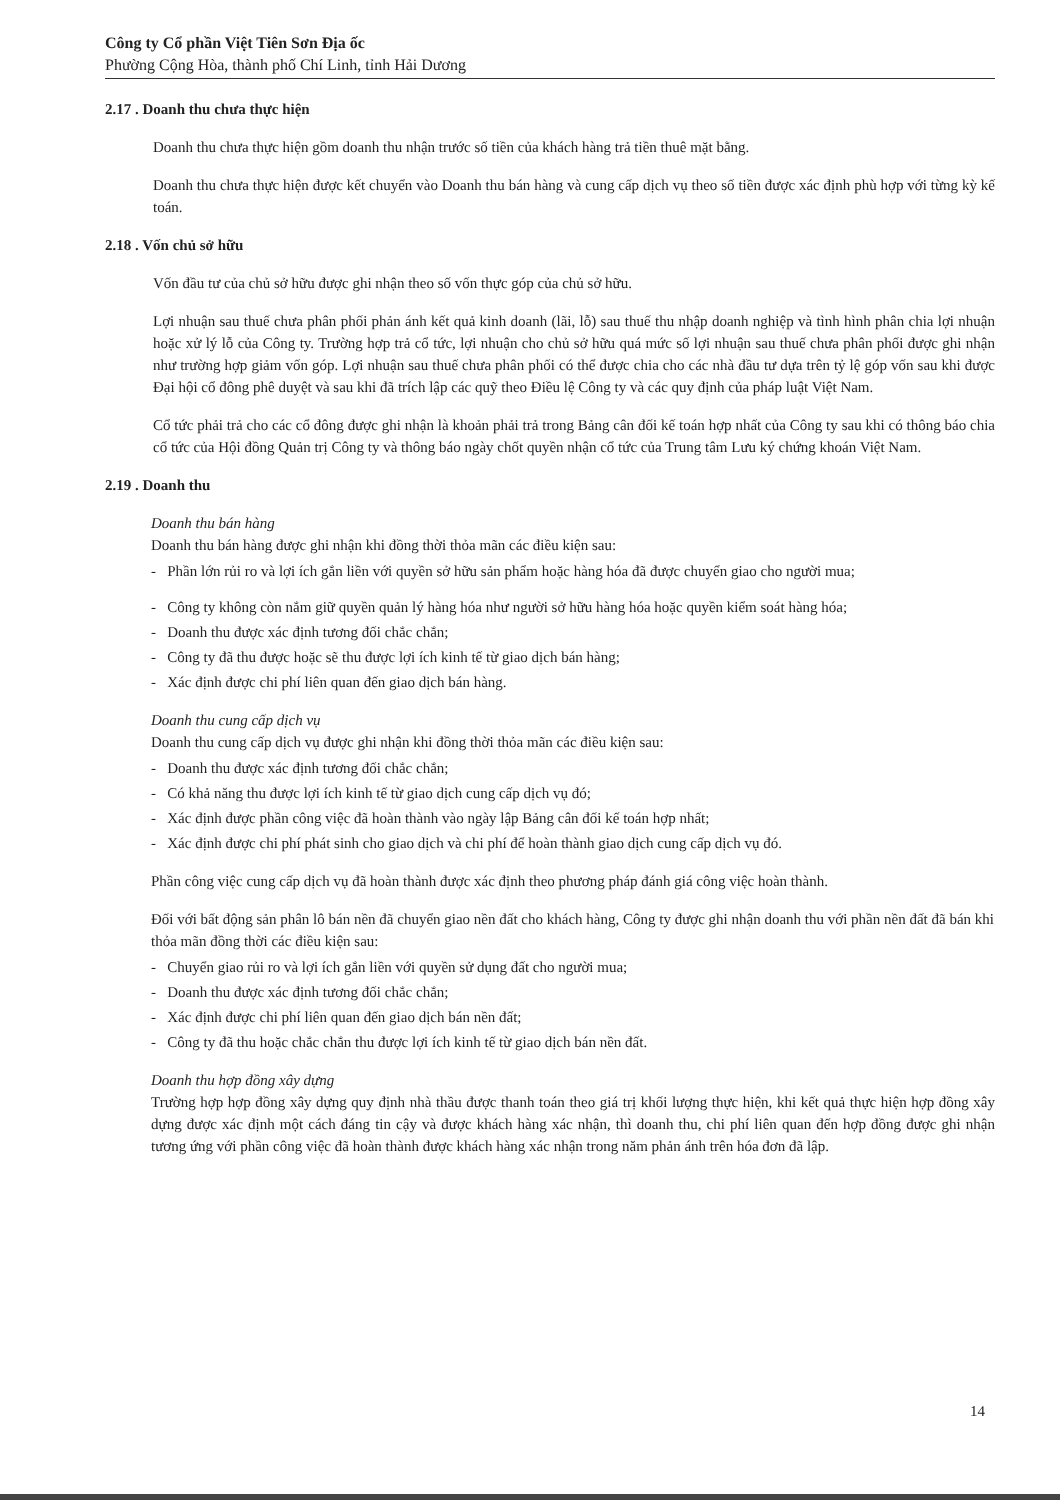Công ty Cổ phần Việt Tiên Sơn Địa ốc
Phường Cộng Hòa, thành phố Chí Linh, tỉnh Hải Dương
2.17 . Doanh thu chưa thực hiện
Doanh thu chưa thực hiện gồm doanh thu nhận trước số tiền của khách hàng trả tiền thuê mặt bằng.
Doanh thu chưa thực hiện được kết chuyển vào Doanh thu bán hàng và cung cấp dịch vụ theo số tiền được xác định phù hợp với từng kỳ kế toán.
2.18 . Vốn chủ sở hữu
Vốn đầu tư của chủ sở hữu được ghi nhận theo số vốn thực góp của chủ sở hữu.
Lợi nhuận sau thuế chưa phân phối phản ánh kết quả kinh doanh (lãi, lỗ) sau thuế thu nhập doanh nghiệp và tình hình phân chia lợi nhuận hoặc xử lý lỗ của Công ty. Trường hợp trả cổ tức, lợi nhuận cho chủ sở hữu quá mức số lợi nhuận sau thuế chưa phân phối được ghi nhận như trường hợp giảm vốn góp. Lợi nhuận sau thuế chưa phân phối có thể được chia cho các nhà đầu tư dựa trên tỷ lệ góp vốn sau khi được Đại hội cổ đông phê duyệt và sau khi đã trích lập các quỹ theo Điều lệ Công ty và các quy định của pháp luật Việt Nam.
Cổ tức phải trả cho các cổ đông được ghi nhận là khoản phải trả trong Bảng cân đối kế toán hợp nhất của Công ty sau khi có thông báo chia cổ tức của Hội đồng Quản trị Công ty và thông báo ngày chốt quyền nhận cổ tức của Trung tâm Lưu ký chứng khoán Việt Nam.
2.19 . Doanh thu
Doanh thu bán hàng
Doanh thu bán hàng được ghi nhận khi đồng thời thỏa mãn các điều kiện sau:
- Phần lớn rủi ro và lợi ích gắn liền với quyền sở hữu sản phẩm hoặc hàng hóa đã được chuyển giao cho người mua;
- Công ty không còn nắm giữ quyền quản lý hàng hóa như người sở hữu hàng hóa hoặc quyền kiểm soát hàng hóa;
- Doanh thu được xác định tương đối chắc chắn;
- Công ty đã thu được hoặc sẽ thu được lợi ích kinh tế từ giao dịch bán hàng;
- Xác định được chi phí liên quan đến giao dịch bán hàng.
Doanh thu cung cấp dịch vụ
Doanh thu cung cấp dịch vụ được ghi nhận khi đồng thời thỏa mãn các điều kiện sau:
- Doanh thu được xác định tương đối chắc chắn;
- Có khả năng thu được lợi ích kinh tế từ giao dịch cung cấp dịch vụ đó;
- Xác định được phần công việc đã hoàn thành vào ngày lập Bảng cân đối kế toán hợp nhất;
- Xác định được chi phí phát sinh cho giao dịch và chi phí để hoàn thành giao dịch cung cấp dịch vụ đó.
Phần công việc cung cấp dịch vụ đã hoàn thành được xác định theo phương pháp đánh giá công việc hoàn thành.
Đối với bất động sản phân lô bán nền đã chuyển giao nền đất cho khách hàng, Công ty được ghi nhận doanh thu với phần nền đất đã bán khi thỏa mãn đồng thời các điều kiện sau:
- Chuyển giao rủi ro và lợi ích gắn liền với quyền sử dụng đất cho người mua;
- Doanh thu được xác định tương đối chắc chắn;
- Xác định được chi phí liên quan đến giao dịch bán nền đất;
- Công ty đã thu hoặc chắc chắn thu được lợi ích kinh tế từ giao dịch bán nền đất.
Doanh thu hợp đồng xây dựng
Trường hợp hợp đồng xây dựng quy định nhà thầu được thanh toán theo giá trị khối lượng thực hiện, khi kết quả thực hiện hợp đồng xây dựng được xác định một cách đáng tin cậy và được khách hàng xác nhận, thì doanh thu, chi phí liên quan đến hợp đồng được ghi nhận tương ứng với phần công việc đã hoàn thành được khách hàng xác nhận trong năm phản ánh trên hóa đơn đã lập.
14